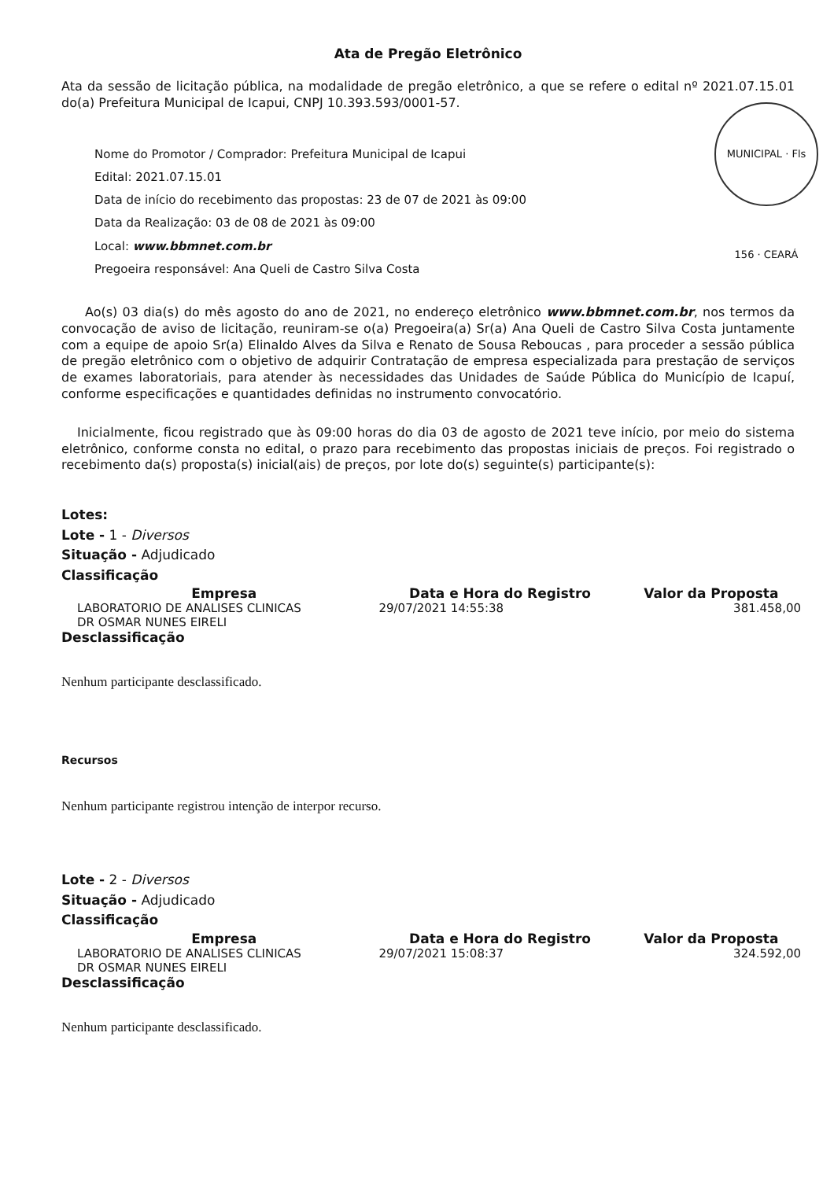Ata de Pregão Eletrônico
Ata da sessão de licitação pública, na modalidade de pregão eletrônico, a que se refere o edital nº 2021.07.15.01 do(a) Prefeitura Municipal de Icapui, CNPJ 10.393.593/0001-57.
MUNICIPAL · Fls 156 · CEARÁ
Nome do Promotor / Comprador: Prefeitura Municipal de Icapui
Edital: 2021.07.15.01
Data de início do recebimento das propostas: 23 de 07 de 2021 às 09:00
Data da Realização: 03 de 08 de 2021 às 09:00
Local: www.bbmnet.com.br
Pregoeira responsável: Ana Queli de Castro Silva Costa
Ao(s) 03 dia(s) do mês agosto do ano de 2021, no endereço eletrônico www.bbmnet.com.br, nos termos da convocação de aviso de licitação, reuniram-se o(a) Pregoeira(a) Sr(a) Ana Queli de Castro Silva Costa juntamente com a equipe de apoio Sr(a) Elinaldo Alves da Silva e Renato de Sousa Reboucas , para proceder a sessão pública de pregão eletrônico com o objetivo de adquirir Contratação de empresa especializada para prestação de serviços de exames laboratoriais, para atender às necessidades das Unidades de Saúde Pública do Município de Icapuí, conforme especificações e quantidades definidas no instrumento convocatório.
Inicialmente, ficou registrado que às 09:00 horas do dia 03 de agosto de 2021 teve início, por meio do sistema eletrônico, conforme consta no edital, o prazo para recebimento das propostas iniciais de preços. Foi registrado o recebimento da(s) proposta(s) inicial(ais) de preços, por lote do(s) seguinte(s) participante(s):
Lotes:
Lote - 1 - Diversos
Situação - Adjudicado
Classificação
| Empresa | Data e Hora do Registro | Valor da Proposta |
| --- | --- | --- |
| LABORATORIO DE ANALISES CLINICAS DR OSMAR NUNES EIRELI | 29/07/2021 14:55:38 | 381.458,00 |
Desclassificação
Nenhum participante desclassificado.
Recursos
Nenhum participante registrou intenção de interpor recurso.
Lote - 2 - Diversos
Situação - Adjudicado
Classificação
| Empresa | Data e Hora do Registro | Valor da Proposta |
| --- | --- | --- |
| LABORATORIO DE ANALISES CLINICAS DR OSMAR NUNES EIRELI | 29/07/2021 15:08:37 | 324.592,00 |
Desclassificação
Nenhum participante desclassificado.